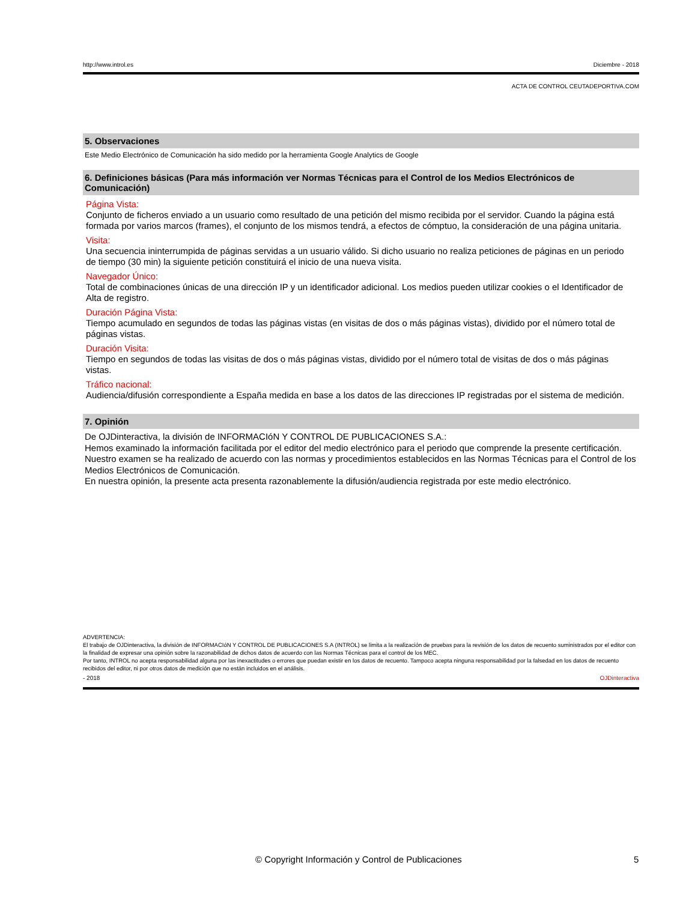http://www.introl.es Diciembre - 2018
ACTA DE CONTROL CEUTADEPORTIVA.COM
5. Observaciones
Este Medio Electrónico de Comunicación ha sido medido por la herramienta Google Analytics de Google
6. Definiciones básicas (Para más información ver Normas Técnicas para el Control de los Medios Electrónicos de Comunicación)
Página Vista:
Conjunto de ficheros enviado a un usuario como resultado de una petición del mismo recibida por el servidor. Cuando la página está formada por varios marcos (frames), el conjunto de los mismos tendrá, a efectos de cómptuo, la consideración de una página unitaria.
Visita:
Una secuencia ininterrumpida de páginas servidas a un usuario válido. Si dicho usuario no realiza peticiones de páginas en un periodo de tiempo (30 min) la siguiente petición constituirá el inicio de una nueva visita.
Navegador Único:
Total de combinaciones únicas de una dirección IP y un identificador adicional. Los medios pueden utilizar cookies o el Identificador de Alta de registro.
Duración Página Vista:
Tiempo acumulado en segundos de todas las páginas vistas (en visitas de dos o más páginas vistas), dividido por el número total de páginas vistas.
Duración Visita:
Tiempo en segundos de todas las visitas de dos o más páginas vistas, dividido por el número total de visitas de dos o más páginas vistas.
Tráfico nacional:
Audiencia/difusión correspondiente a España medida en base a los datos de las direcciones IP registradas por el sistema de medición.
7. Opinión
De OJDinteractiva, la división de INFORMACIóN Y CONTROL DE PUBLICACIONES S.A.:
Hemos examinado la información facilitada por el editor del medio electrónico para el periodo que comprende la presente certificación. Nuestro examen se ha realizado de acuerdo con las normas y procedimientos establecidos en las Normas Técnicas para el Control de los Medios Electrónicos de Comunicación.
En nuestra opinión, la presente acta presenta razonablemente la difusión/audiencia registrada por este medio electrónico.
ADVERTENCIA:
El trabajo de OJDinteractiva, la división de INFORMACIóN Y CONTROL DE PUBLICACIONES S.A (INTROL) se limita a la realización de pruebas para la revisión de los datos de recuento suministrados por el editor con la finalidad de expresar una opinión sobre la razonabilidad de dichos datos de acuerdo con las Normas Técnicas para el control de los MEC.
Por tanto, INTROL no acepta responsabilidad alguna por las inexactitudes o errores que puedan existir en los datos de recuento. Tampoco acepta ninguna responsabilidad por la falsedad en los datos de recuento recibidos del editor, ni por otros datos de medición que no están incluidos en el análisis.
- 2018 OJDinteractiva
© Copyright Información y Control de Publicaciones 5